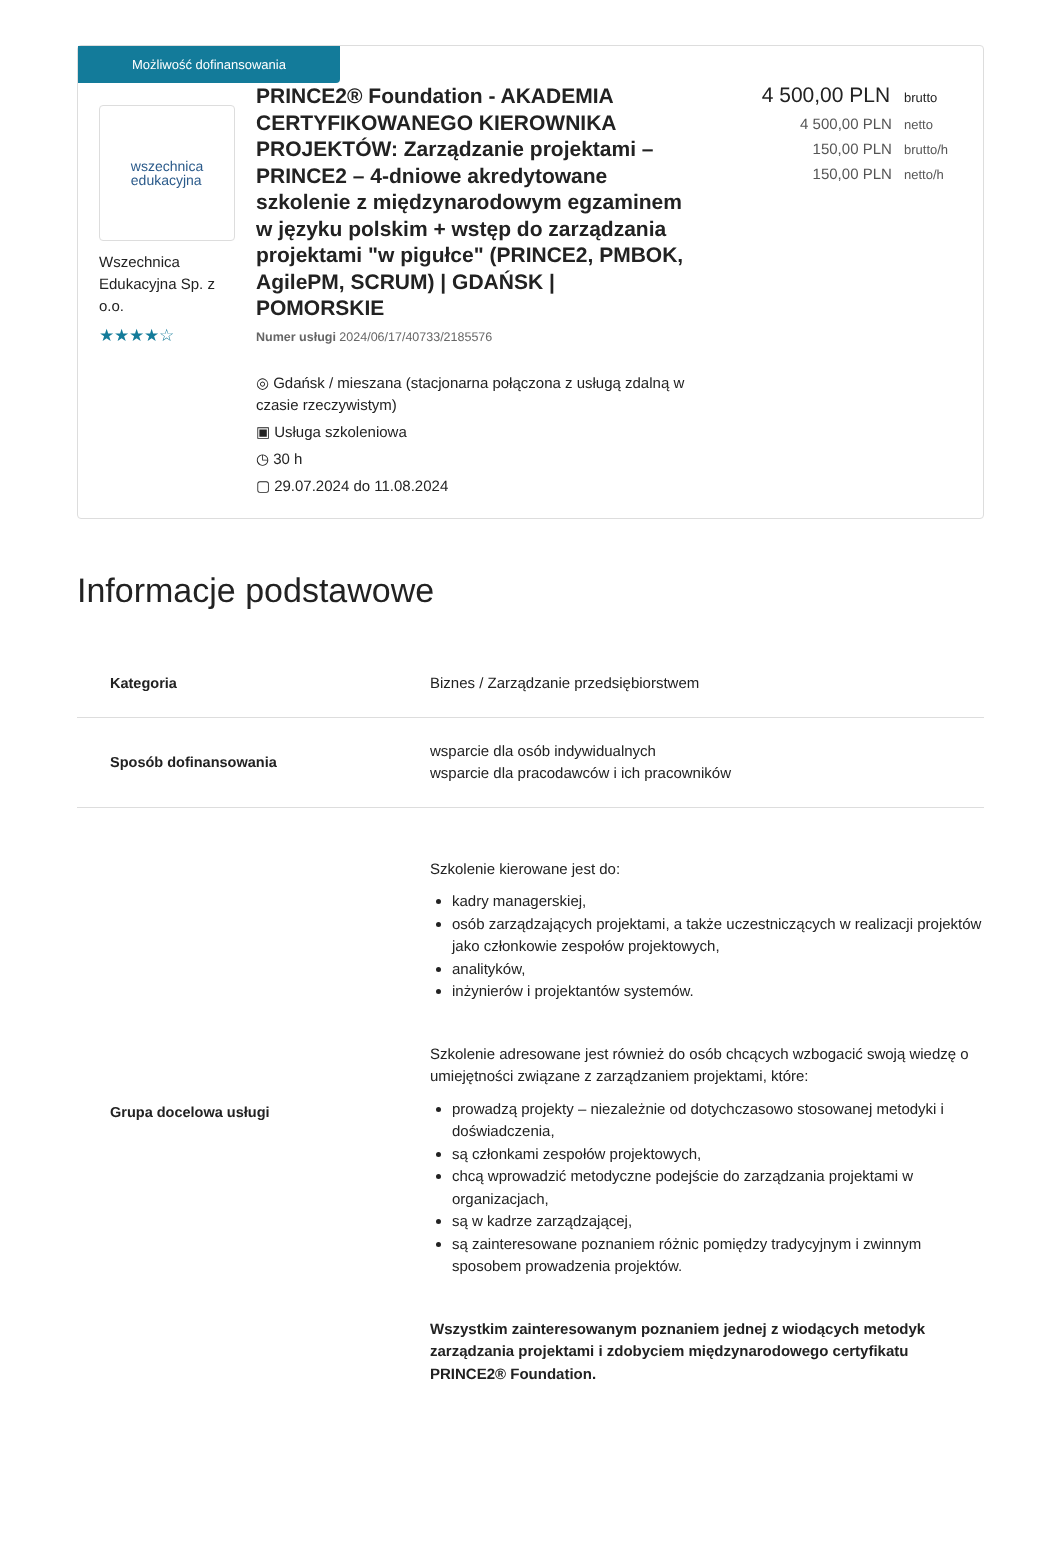Możliwość dofinansowania
wszechnica
edukacyjna
Wszechnica Edukacyjna Sp. z o.o.
★★★★☆
PRINCE2® Foundation - AKADEMIA CERTYFIKOWANEGO KIEROWNIKA PROJEKTÓW: Zarządzanie projektami – PRINCE2 – 4-dniowe akredytowane szkolenie z międzynarodowym egzaminem w języku polskim + wstęp do zarządzania projektami "w pigułce" (PRINCE2, PMBOK, AgilePM, SCRUM) | GDAŃSK | POMORSKIE
Numer usługi 2024/06/17/40733/2185576
◎ Gdańsk / mieszana (stacjonarna połączona z usługą zdalną w czasie rzeczywistym)
▣ Usługa szkoleniowa
◷ 30 h
▢ 29.07.2024 do 11.08.2024
4 500,00 PLN brutto
4 500,00 PLN netto
150,00 PLN brutto/h
150,00 PLN netto/h
Informacje podstawowe
| Kategoria | Biznes / Zarządzanie przedsiębiorstwem |
| Sposób dofinansowania | wsparcie dla osób indywidualnych wsparcie dla pracodawców i ich pracowników |
| Grupa docelowa usługi | Szkolenie kierowane jest do: kadry managerskiej, osób zarządzających projektami, a także uczestniczących w realizacji projektów jako członkowie zespołów projektowych, analityków, inżynierów i projektantów systemów. Szkolenie adresowane jest również do osób chcących wzbogacić swoją wiedzę o umiejętności związane z zarządzaniem projektami, które: prowadzą projekty – niezależnie od dotychczasowo stosowanej metodyki i doświadczenia, są członkami zespołów projektowych, chcą wprowadzić metodyczne podejście do zarządzania projektami w organizacjach, są w kadrze zarządzającej, są zainteresowane poznaniem różnic pomiędzy tradycyjnym i zwinnym sposobem prowadzenia projektów. Wszystkim zainteresowanym poznaniem jednej z wiodących metodyk zarządzania projektami i zdobyciem międzynarodowego certyfikatu PRINCE2® Foundation. |